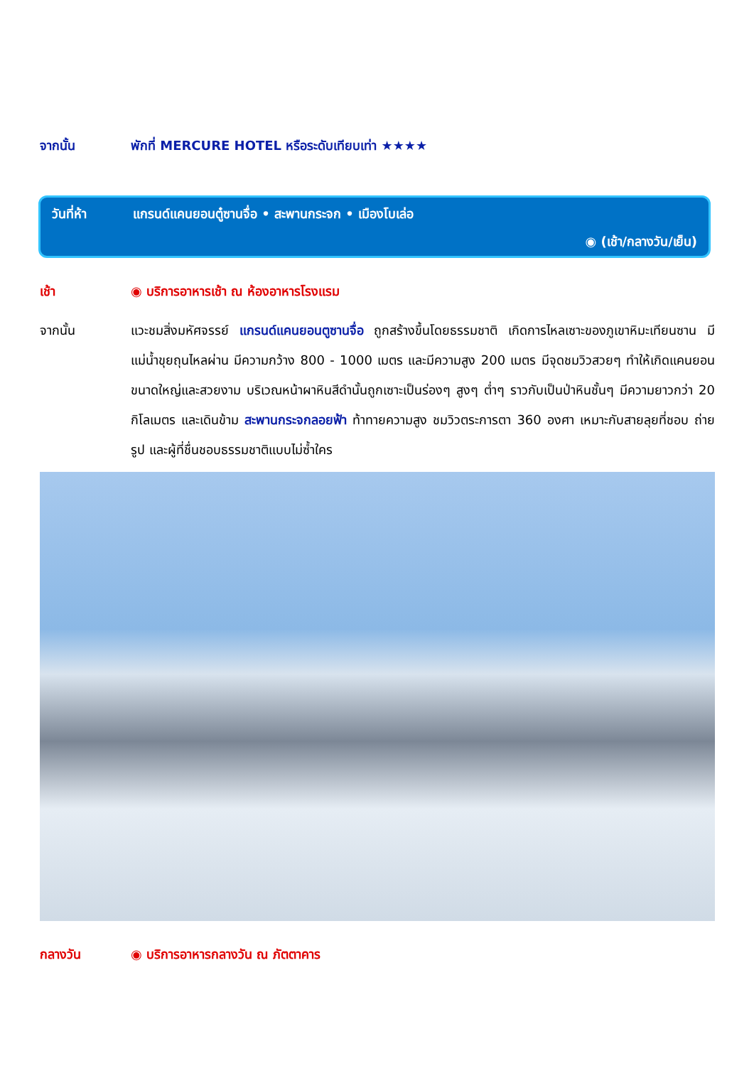จากนั้น พักที่ MERCURE HOTEL หรือระดับเทียบเท่า ★★★★
วันที่ห้า แกรนด์แคนยอนตู๋ซานจื่อ • สะพานกระจก • เมืองโบเล่อ
◉ (เช้า/กลางวัน/เย็น)
เช้า ◉ บริการอาหารเช้า ณ ห้องอาหารโรงแรม
จากนั้น แวะชมสิ่งมหัศจรรย์ แกรนด์แคนยอนตูซานจื่อ ถูกสร้างขึ้นโดยธรรมชาติ เกิดการไหลเซาะของภูเขาหิมะเทียนซาน มีแม่น้ำขุยถุนไหลผ่าน มีความกว้าง 800 - 1000 เมตร และมีความสูง 200 เมตร มีจุดชมวิวสวยๆ ทำให้เกิดแคนยอนขนาดใหญ่และสวยงาม บริเวณหน้าผาหินสีดำนั้นถูกเซาะเป็นร่องๆ สูงๆ ต่ำๆ ราวกับเป็นป่าหินชั้นๆ มีความยาวกว่า 20 กิโลเมตร และเดินข้าม สะพานกระจกลอยฟ้า ท้าทายความสูง ชมวิวตระการตา 360 องศา เหมาะกับสายลุยที่ชอบ ถ่ายรูป และผู้ที่ชื่นชอบธรรมชาติแบบไม่ซ้ำใคร
กลางวัน ◉ บริการอาหารกลางวัน ณ ภัตตาคาร